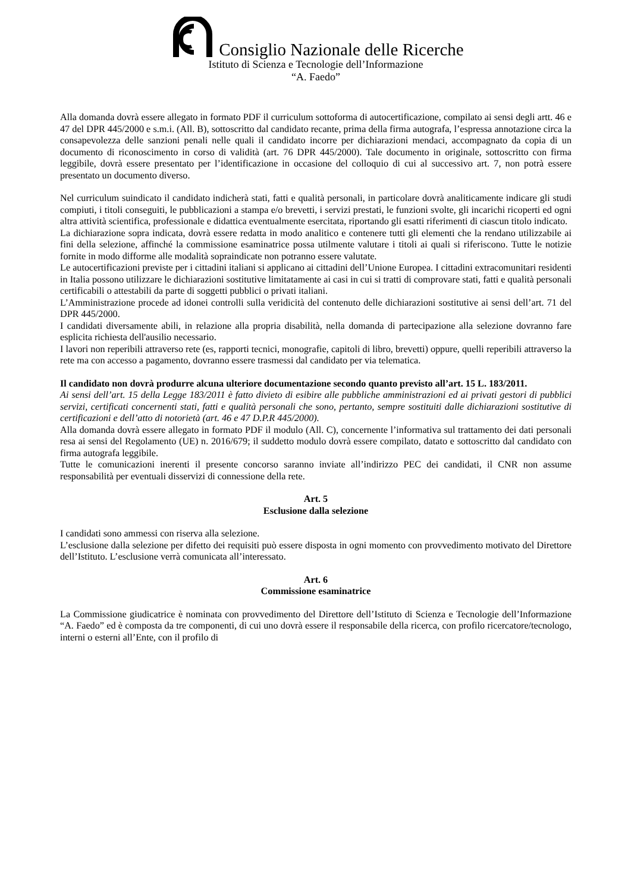Consiglio Nazionale delle Ricerche
Istituto di Scienza e Tecnologie dell’Informazione
“A. Faedo”
Alla domanda dovrà essere allegato in formato PDF il curriculum sottoforma di autocertificazione, compilato ai sensi degli artt. 46 e 47 del DPR 445/2000 e s.m.i. (All. B), sottoscritto dal candidato recante, prima della firma autografa, l’espressa annotazione circa la consapevolezza delle sanzioni penali nelle quali il candidato incorre per dichiarazioni mendaci, accompagnato da copia di un documento di riconoscimento in corso di validità (art. 76 DPR 445/2000). Tale documento in originale, sottoscritto con firma leggibile, dovrà essere presentato per l’identificazione in occasione del colloquio di cui al successivo art. 7, non potrà essere presentato un documento diverso.
Nel curriculum suindicato il candidato indicherà stati, fatti e qualità personali, in particolare dovrà analiticamente indicare gli studi compiuti, i titoli conseguiti, le pubblicazioni a stampa e/o brevetti, i servizi prestati, le funzioni svolte, gli incarichi ricoperti ed ogni altra attività scientifica, professionale e didattica eventualmente esercitata, riportando gli esatti riferimenti di ciascun titolo indicato.
La dichiarazione sopra indicata, dovrà essere redatta in modo analitico e contenere tutti gli elementi che la rendano utilizzabile ai fini della selezione, affinché la commissione esaminatrice possa utilmente valutare i titoli ai quali si riferiscono. Tutte le notizie fornite in modo difforme alle modalità sopraindicate non potranno essere valutate.
Le autocertificazioni previste per i cittadini italiani si applicano ai cittadini dell’Unione Europea. I cittadini extracomunitari residenti in Italia possono utilizzare le dichiarazioni sostitutive limitatamente ai casi in cui si tratti di comprovare stati, fatti e qualità personali certificabili o attestabili da parte di soggetti pubblici o privati italiani.
L’Amministrazione procede ad idonei controlli sulla veridicità del contenuto delle dichiarazioni sostitutive ai sensi dell’art. 71 del DPR 445/2000.
I candidati diversamente abili, in relazione alla propria disabilità, nella domanda di partecipazione alla selezione dovranno fare esplicita richiesta dell'ausilio necessario.
I lavori non reperibili attraverso rete (es, rapporti tecnici, monografie, capitoli di libro, brevetti) oppure, quelli reperibili attraverso la rete ma con accesso a pagamento, dovranno essere trasmessi dal candidato per via telematica.
Il candidato non dovrà produrre alcuna ulteriore documentazione secondo quanto previsto all’art. 15 L. 183/2011.
Ai sensi dell’art. 15 della Legge 183/2011 è fatto divieto di esibire alle pubbliche amministrazioni ed ai privati gestori di pubblici servizi, certificati concernenti stati, fatti e qualità personali che sono, pertanto, sempre sostituiti dalle dichiarazioni sostitutive di certificazioni e dell’atto di notorietà (art. 46 e 47 D.P.R 445/2000).
Alla domanda dovrà essere allegato in formato PDF il modulo (All. C), concernente l’informativa sul trattamento dei dati personali resa ai sensi del Regolamento (UE) n. 2016/679; il suddetto modulo dovrà essere compilato, datato e sottoscritto dal candidato con firma autografa leggibile.
Tutte le comunicazioni inerenti il presente concorso saranno inviate all’indirizzo PEC dei candidati, il CNR non assume responsabilità per eventuali disservizi di connessione della rete.
Art. 5
Esclusione dalla selezione
I candidati sono ammessi con riserva alla selezione.
L’esclusione dalla selezione per difetto dei requisiti può essere disposta in ogni momento con provvedimento motivato del Direttore dell’Istituto. L’esclusione verrà comunicata all’interessato.
Art. 6
Commissione esaminatrice
La Commissione giudicatrice è nominata con provvedimento del Direttore dell’Istituto di Scienza e Tecnologie dell’Informazione “A. Faedo” ed è composta da tre componenti, di cui uno dovrà essere il responsabile della ricerca, con profilo ricercatore/tecnologo, interni o esterni all’Ente, con il profilo di